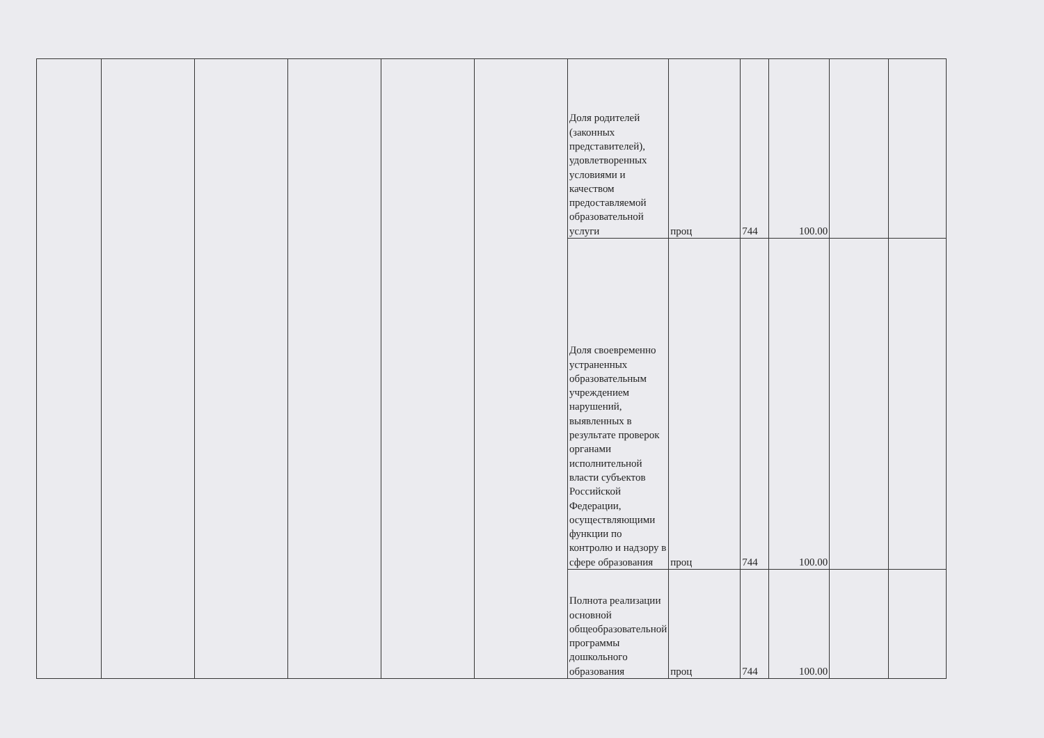| | | | | | | Доля родителей (законных представителей), удовлетворенных условиями и качеством предоставляемой образовательной услуги | проц | 744 | 100.00 | | |
| | | | | | | Доля своевременно устраненных образовательным учреждением нарушений, выявленных в результате проверок органами исполнительной власти субъектов Российской Федерации, осуществляющими функции по контролю и надзору в сфере образования | проц | 744 | 100.00 | | |
| | | | | | | Полнота реализации основной общеобразовательной программы дошкольного образования | проц | 744 | 100.00 | | |